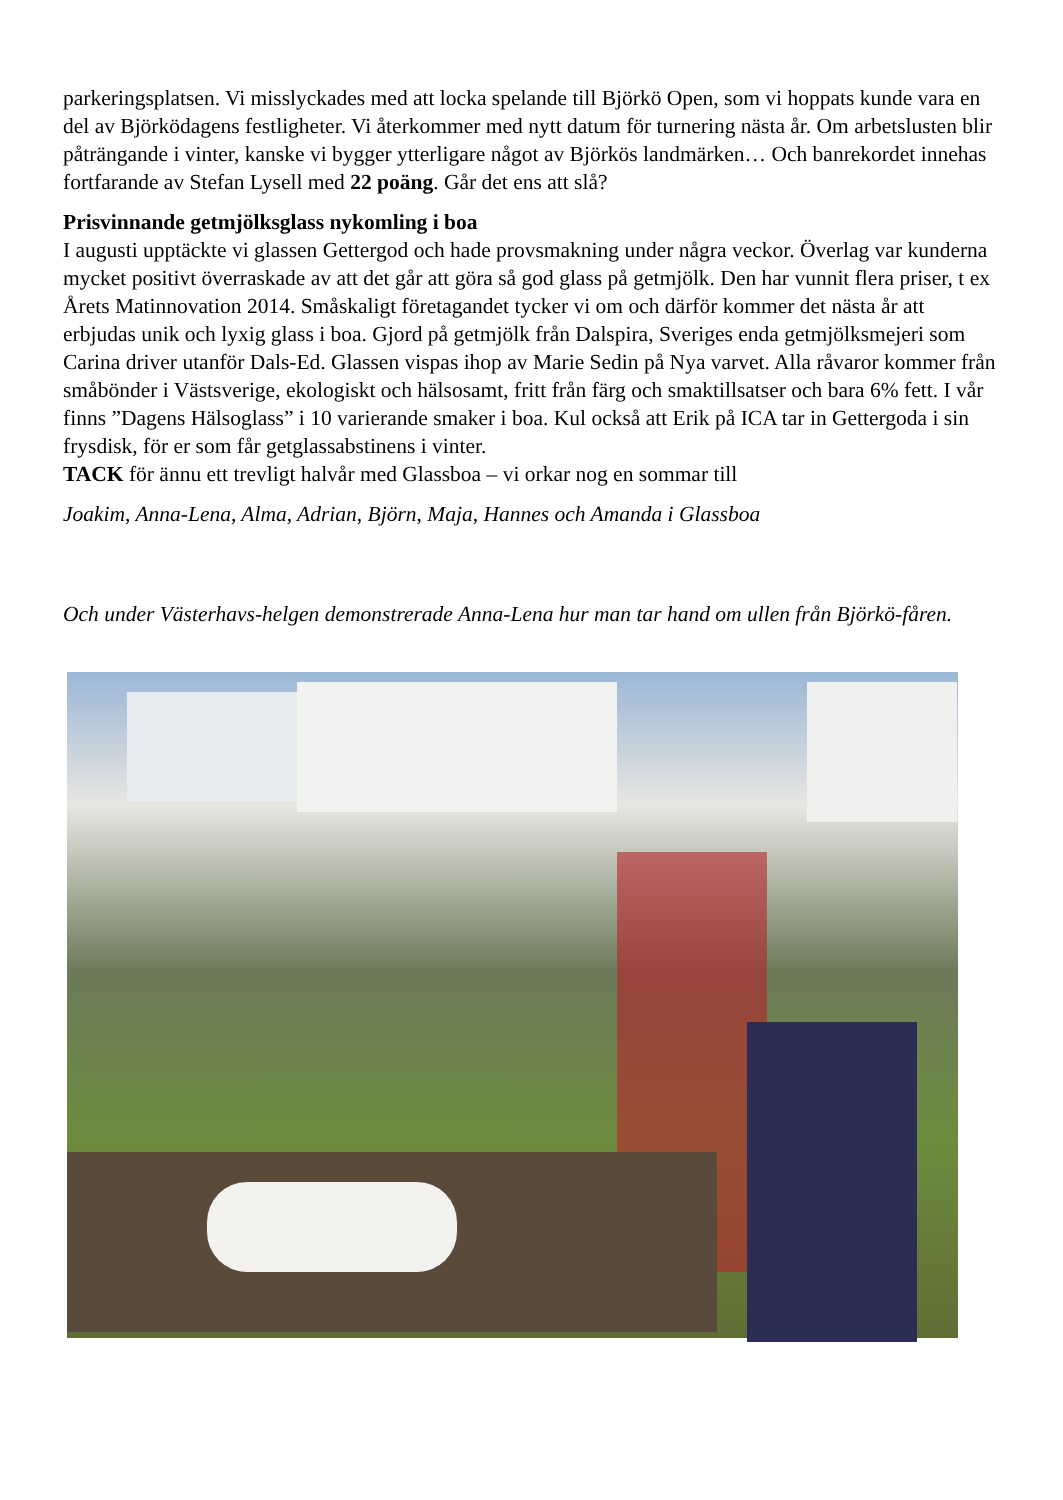parkeringsplatsen. Vi misslyckades med att locka spelande till Björkö Open, som vi hoppats kunde vara en del av Björködagens festligheter. Vi återkommer med nytt datum för turnering nästa år. Om arbetslusten blir påträngande i vinter, kanske vi bygger ytterligare något av Björkös landmärken… Och banrekordet innehas fortfarande av Stefan Lysell med 22 poäng. Går det ens att slå?
Prisvinnande getmjölksglass nykomling i boa
I augusti upptäckte vi glassen Gettergod och hade provsmakning under några veckor. Överlag var kunderna mycket positivt överraskade av att det går att göra så god glass på getmjölk. Den har vunnit flera priser, t ex Årets Matinnovation 2014. Småskaligt företagandet tycker vi om och därför kommer det nästa år att erbjudas unik och lyxig glass i boa. Gjord på getmjölk från Dalspira, Sveriges enda getmjölksmejeri som Carina driver utanför Dals-Ed. Glassen vispas ihop av Marie Sedin på Nya varvet. Alla råvaror kommer från småbönder i Västsverige, ekologiskt och hälsosamt, fritt från färg och smaktillsatser och bara 6% fett. I vår finns ”Dagens Hälsoglass” i 10 varierande smaker i boa. Kul också att Erik på ICA tar in Gettergoda i sin frysdisk, för er som får getglassabstinens i vinter.
TACK för ännu ett trevligt halvår med Glassboa – vi orkar nog en sommar till
Joakim, Anna-Lena, Alma, Adrian, Björn, Maja, Hannes och Amanda i Glassboa
Och under Västerhavs-helgen demonstrerade Anna-Lena hur man tar hand om ullen från Björkö-fåren.